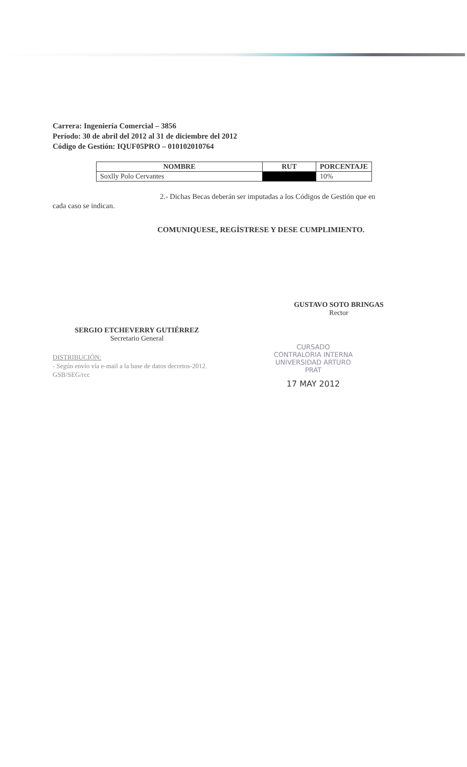Carrera: Ingeniería Comercial – 3856
Período: 30 de abril del 2012 al 31 de diciembre del 2012
Código de Gestión: IQUF05PRO – 010102010764
| NOMBRE | RUT | PORCENTAJE |
| --- | --- | --- |
| Soxlly Polo Cervantes | | 10% |
2.- Dichas Becas deberán ser imputadas a los Códigos de Gestión que en
cada caso se indican.
COMUNIQUESE, REGÍSTRESE Y DESE CUMPLIMIENTO.
SERGIO ETCHEVERRY GUTIÉRREZ
Secretario General
GUSTAVO SOTO BRINGAS
Rector
DISTRIBUCIÓN:
- Según envío vía e-mail a la base de datos decretos-2012.
GSB/SEG/rcc
CURSADO
CONTRALORIA INTERNA
UNIVERSIDAD ARTURO PRAT
17 MAY 2012